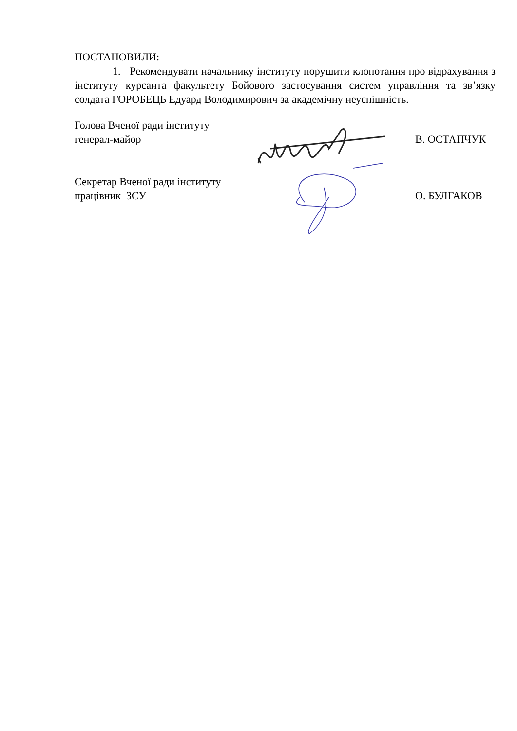ПОСТАНОВИЛИ:
1. Рекомендувати начальнику інституту порушити клопотання про відрахування з інституту курсанта факультету Бойового застосування систем управління та зв’язку солдата ГОРОБЕЦЬ Едуард Володимирович за академічну неуспішність.
Голова Вченої ради інституту
генерал-майор
В. ОСТАПЧУК
Секретар Вченої ради інституту
працівник ЗСУ
О. БУЛГАКОВ